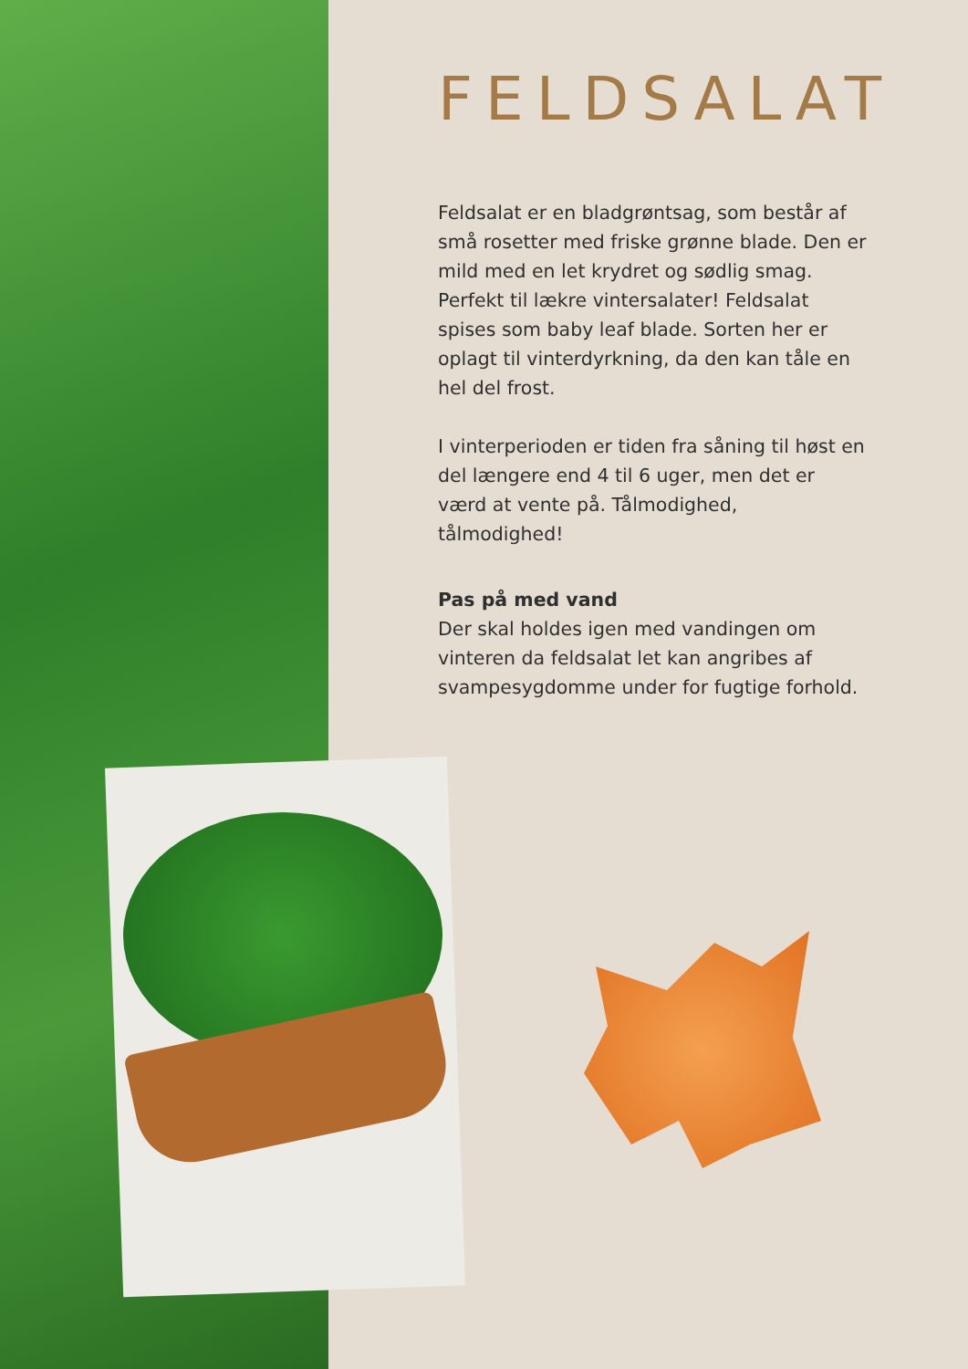FELDSALAT
Feldsalat er en bladgrøntsag, som består af små rosetter med friske grønne blade. Den er mild med en let krydret og sødlig smag. Perfekt til lækre vintersalater! Feldsalat spises som baby leaf blade. Sorten her er oplagt til vinterdyrkning, da den kan tåle en hel del frost.
I vinterperioden er tiden fra såning til høst en del længere end 4 til 6 uger, men det er værd at vente på. Tålmodighed, tålmodighed!
Pas på med vand
Der skal holdes igen med vandingen om vinteren da feldsalat let kan angribes af svampesygdomme under for fugtige forhold.